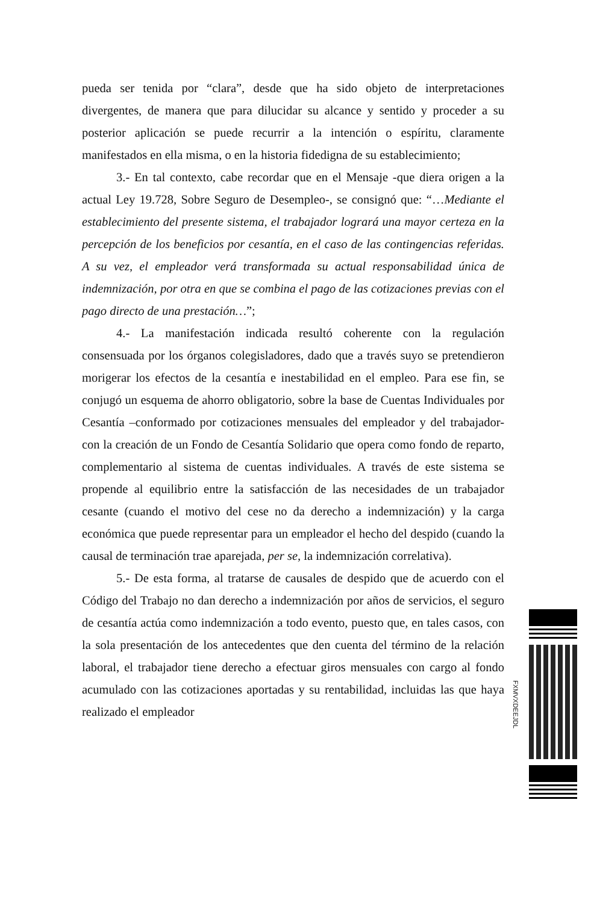pueda ser tenida por “clara”, desde que ha sido objeto de interpretaciones divergentes, de manera que para dilucidar su alcance y sentido y proceder a su posterior aplicación se puede recurrir a la intención o espíritu, claramente manifestados en ella misma, o en la historia fidedigna de su establecimiento;
3.- En tal contexto, cabe recordar que en el Mensaje -que diera origen a la actual Ley 19.728, Sobre Seguro de Desempleo-, se consignó que: “…Mediante el establecimiento del presente sistema, el trabajador logrará una mayor certeza en la percepción de los beneficios por cesantía, en el caso de las contingencias referidas. A su vez, el empleador verá transformada su actual responsabilidad única de indemnización, por otra en que se combina el pago de las cotizaciones previas con el pago directo de una prestación…”;
4.- La manifestación indicada resultó coherente con la regulación consensuada por los órganos colegisladores, dado que a través suyo se pretendieron morigerar los efectos de la cesantía e inestabilidad en el empleo. Para ese fin, se conjugó un esquema de ahorro obligatorio, sobre la base de Cuentas Individuales por Cesantía –conformado por cotizaciones mensuales del empleador y del trabajador- con la creación de un Fondo de Cesantía Solidario que opera como fondo de reparto, complementario al sistema de cuentas individuales. A través de este sistema se propende al equilibrio entre la satisfacción de las necesidades de un trabajador cesante (cuando el motivo del cese no da derecho a indemnización) y la carga económica que puede representar para un empleador el hecho del despido (cuando la causal de terminación trae aparejada, per se, la indemnización correlativa).
5.- De esta forma, al tratarse de causales de despido que de acuerdo con el Código del Trabajo no dan derecho a indemnización por años de servicios, el seguro de cesantía actúa como indemnización a todo evento, puesto que, en tales casos, con la sola presentación de los antecedentes que den cuenta del término de la relación laboral, el trabajador tiene derecho a efectuar giros mensuales con cargo al fondo acumulado con las cotizaciones aportadas y su rentabilidad, incluidas las que haya realizado el empleador
FXMVXDEEJDL